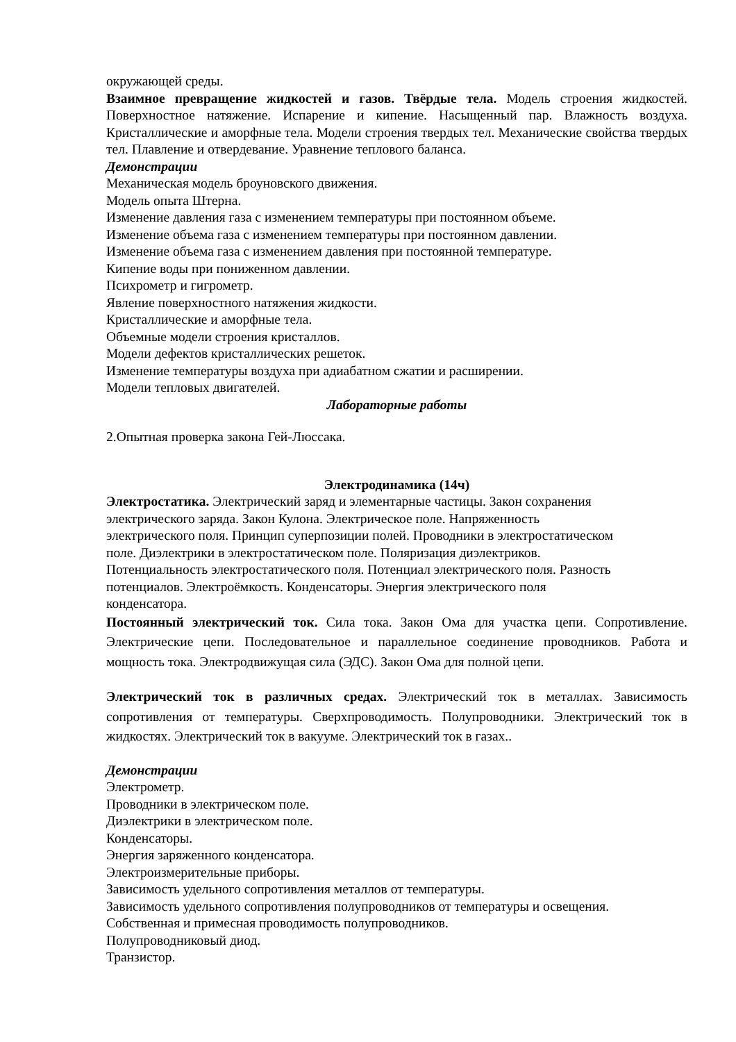окружающей среды.
Взаимное превращение жидкостей и газов. Твёрдые тела. Модель строения жидкостей. Поверхностное натяжение. Испарение и кипение. Насыщенный пар. Влажность воздуха. Кристаллические и аморфные тела. Модели строения твердых тел. Механические свойства твердых тел. Плавление и отвердевание. Уравнение теплового баланса.
Демонстрации
Механическая модель броуновского движения.
Модель опыта Штерна.
Изменение давления газа с изменением температуры при постоянном объеме.
Изменение объема газа с изменением температуры при постоянном давлении.
Изменение объема газа с изменением давления при постоянной температуре.
Кипение воды при пониженном давлении.
Психрометр и гигрометр.
Явление поверхностного натяжения жидкости.
Кристаллические и аморфные тела.
Объемные модели строения кристаллов.
Модели дефектов кристаллических решеток.
Изменение температуры воздуха при адиабатном сжатии и расширении.
Модели тепловых двигателей.
Лабораторные работы
2.Опытная проверка закона Гей-Люссака.
Электродинамика (14ч)
Электростатика. Электрический заряд и элементарные частицы. Закон сохранения
электрического заряда. Закон Кулона. Электрическое поле. Напряженность
электрического поля. Принцип суперпозиции полей. Проводники в электростатическом
поле. Диэлектрики в электростатическом поле. Поляризация диэлектриков.
Потенциальность электростатического поля. Потенциал электрического поля. Разность
потенциалов. Электроёмкость. Конденсаторы. Энергия электрического поля
конденсатора.
Постоянный электрический ток. Сила тока. Закон Ома для участка цепи. Сопротивление. Электрические цепи. Последовательное и параллельное соединение проводников. Работа и мощность тока. Электродвижущая сила (ЭДС). Закон Ома для полной цепи.
Электрический ток в различных средах. Электрический ток в металлах. Зависимость сопротивления от температуры. Сверхпроводимость. Полупроводники. Электрический ток в жидкостях. Электрический ток в вакууме. Электрический ток в газах..
Демонстрации
Электрометр.
Проводники в электрическом поле.
Диэлектрики в электрическом поле.
Конденсаторы.
Энергия заряженного конденсатора.
Электроизмерительные приборы.
Зависимость удельного сопротивления металлов от температуры.
Зависимость удельного сопротивления полупроводников от температуры и освещения.
Собственная и примесная проводимость полупроводников.
Полупроводниковый диод.
Транзистор.